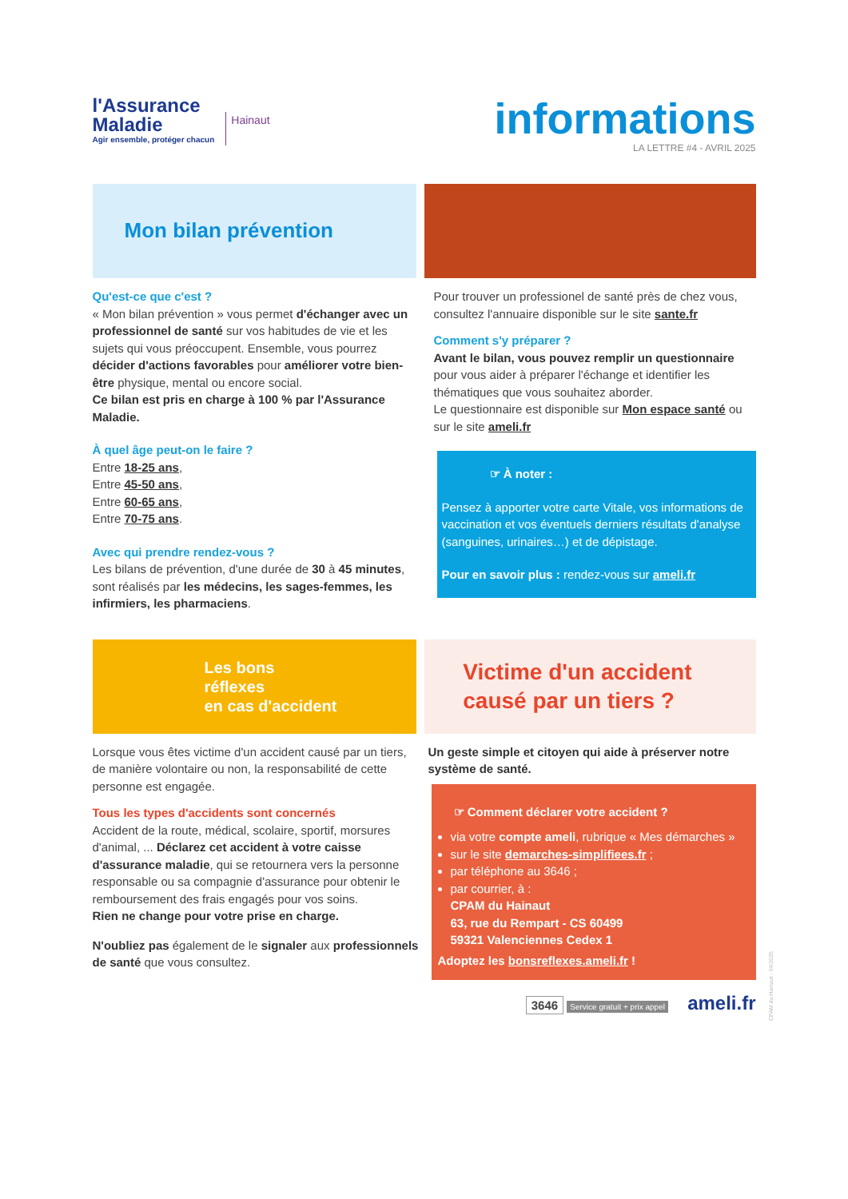l'Assurance
Maladie
Agir ensemble, protéger chacun
Hainaut
informations
LA LETTRE #4 - AVRIL 2025
Mon bilan prévention
Qu'est-ce que c'est ?
« Mon bilan prévention » vous permet d'échanger avec un professionnel de santé sur vos habitudes de vie et les sujets qui vous préoccupent. Ensemble, vous pourrez décider d'actions favorables pour améliorer votre bien-être physique, mental ou encore social.
Ce bilan est pris en charge à 100 % par l'Assurance Maladie.
À quel âge peut-on le faire ?
Entre 18-25 ans,
Entre 45-50 ans,
Entre 60-65 ans,
Entre 70-75 ans.
Avec qui prendre rendez-vous ?
Les bilans de prévention, d'une durée de 30 à 45 minutes, sont réalisés par les médecins, les sages-femmes, les infirmiers, les pharmaciens.
Pour trouver un professionel de santé près de chez vous, consultez l'annuaire disponible sur le site sante.fr
Comment s'y préparer ?
Avant le bilan, vous pouvez remplir un questionnaire pour vous aider à préparer l'échange et identifier les thématiques que vous souhaitez aborder.
Le questionnaire est disponible sur Mon espace santé ou sur le site ameli.fr
☞ À noter :
Pensez à apporter votre carte Vitale, vos informations de vaccination et vos éventuels derniers résultats d'analyse (sanguines, urinaires…) et de dépistage.
Pour en savoir plus : rendez-vous sur ameli.fr
Les bons
réflexes
en cas d'accident
Victime d'un accident
causé par un tiers ?
Lorsque vous êtes victime d'un accident causé par un tiers, de manière volontaire ou non, la responsabilité de cette personne est engagée.
Tous les types d'accidents sont concernés
Accident de la route, médical, scolaire, sportif, morsures d'animal, ... Déclarez cet accident à votre caisse d'assurance maladie, qui se retournera vers la personne responsable ou sa compagnie d'assurance pour obtenir le remboursement des frais engagés pour vos soins.
Rien ne change pour votre prise en charge.
N'oubliez pas également de le signaler aux professionnels de santé que vous consultez.
Un geste simple et citoyen qui aide à préserver notre système de santé.
☞ Comment déclarer votre accident ?
via votre compte ameli, rubrique « Mes démarches »
sur le site demarches-simplifiees.fr ;
par téléphone au 3646 ;
par courrier, à :
CPAM du Hainaut
63, rue du Rempart - CS 60499
59321 Valenciennes Cedex 1
Adoptez les bonsreflexes.ameli.fr !
3646 Service gratuit + prix appel ameli.fr
CPAM du Hainaut - 04/2025